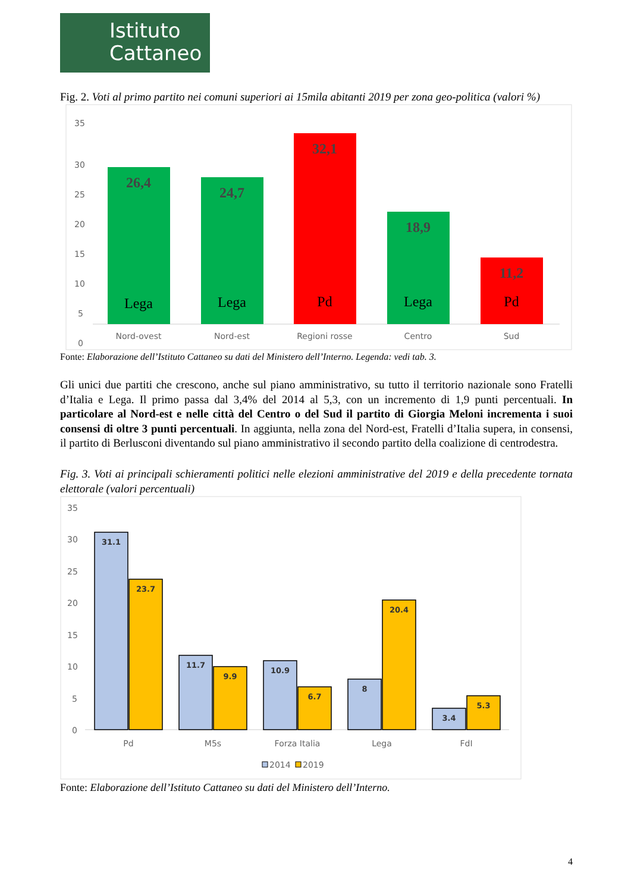Istituto
Cattaneo
Fig. 2. Voti al primo partito nei comuni superiori ai 15mila abitanti 2019 per zona geo-politica (valori %)
35
30
25
20
15
10
5
0
26,4
24,7
32,1
18,9
11,2
Lega
Lega
Pd
Lega
Pd
Nord-ovest
Nord-est
Regioni rosse
Centro
Sud
Fonte: Elaborazione dell’Istituto Cattaneo su dati del Ministero dell’Interno. Legenda: vedi tab. 3.
Gli unici due partiti che crescono, anche sul piano amministrativo, su tutto il territorio nazionale sono Fratelli d’Italia e Lega. Il primo passa dal 3,4% del 2014 al 5,3, con un incremento di 1,9 punti percentuali. In particolare al Nord-est e nelle città del Centro o del Sud il partito di Giorgia Meloni incrementa i suoi consensi di oltre 3 punti percentuali. In aggiunta, nella zona del Nord-est, Fratelli d’Italia supera, in consensi, il partito di Berlusconi diventando sul piano amministrativo il secondo partito della coalizione di centrodestra.
Fig. 3. Voti ai principali schieramenti politici nelle elezioni amministrative del 2019 e della precedente tornata elettorale (valori percentuali)
35
30
25
20
15
10
5
0
31.1
23.7
11.7
9.9
10.9
6.7
8
20.4
3.4
5.3
Pd
M5s
Forza Italia
Lega
FdI
2014
2019
Fonte: Elaborazione dell’Istituto Cattaneo su dati del Ministero dell’Interno.
4